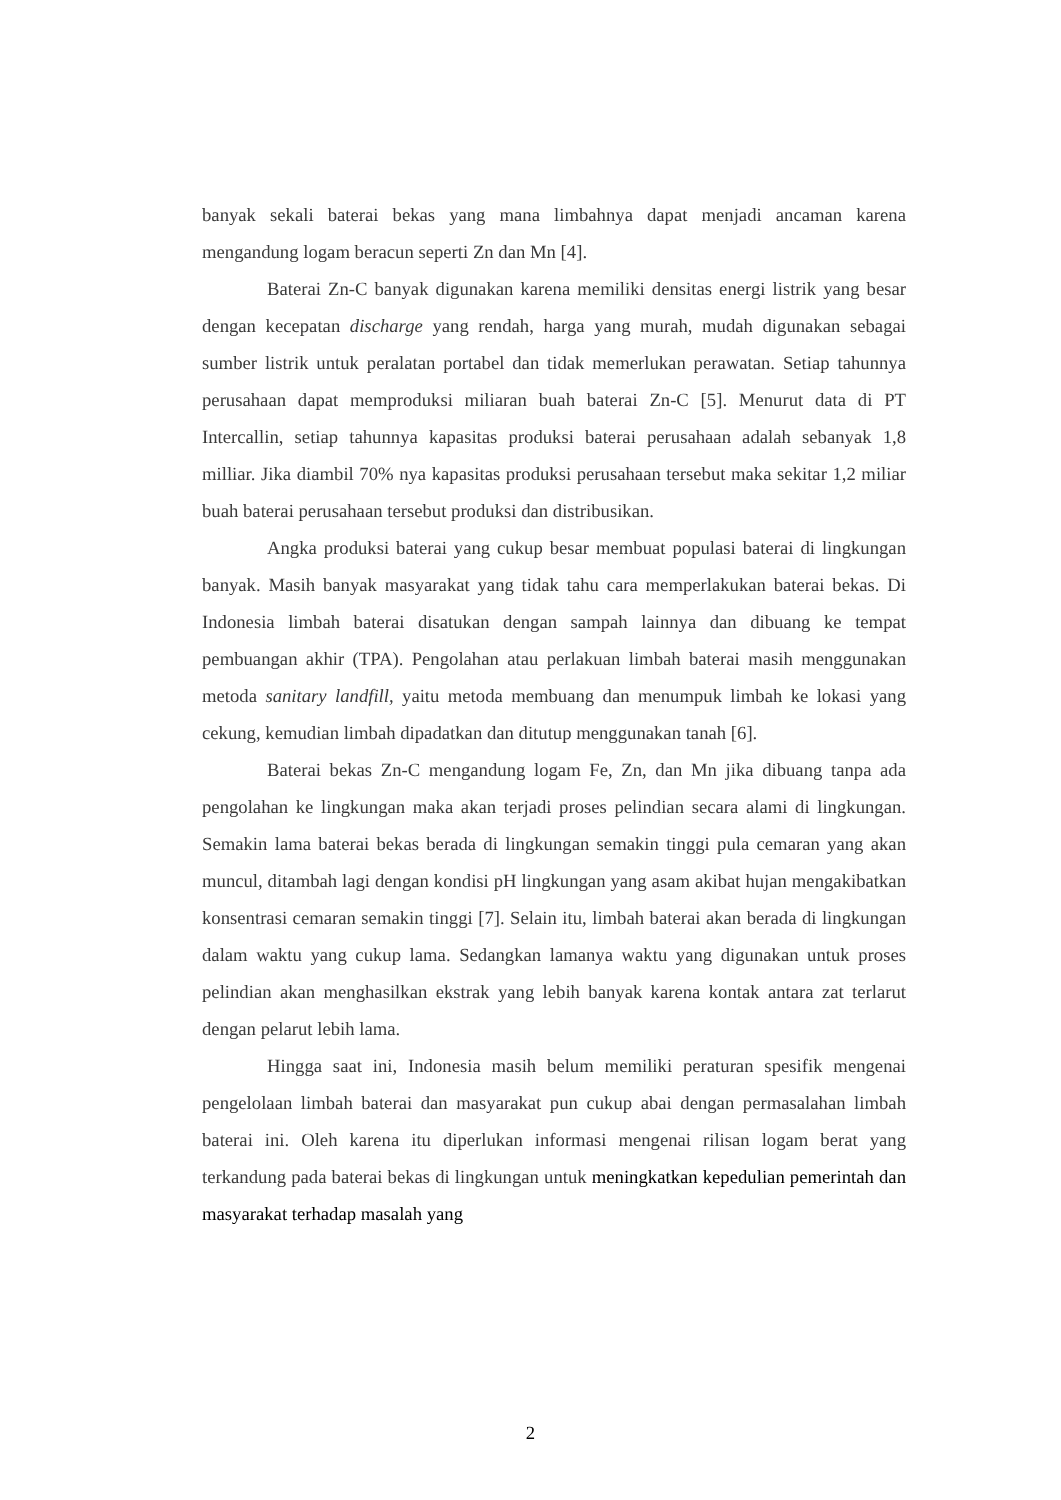banyak sekali baterai bekas yang mana limbahnya dapat menjadi ancaman karena mengandung logam beracun seperti Zn dan Mn [4].
Baterai Zn-C banyak digunakan karena memiliki densitas energi listrik yang besar dengan kecepatan discharge yang rendah, harga yang murah, mudah digunakan sebagai sumber listrik untuk peralatan portabel dan tidak memerlukan perawatan. Setiap tahunnya perusahaan dapat memproduksi miliaran buah baterai Zn-C [5]. Menurut data di PT Intercallin, setiap tahunnya kapasitas produksi baterai perusahaan adalah sebanyak 1,8 milliar. Jika diambil 70% nya kapasitas produksi perusahaan tersebut maka sekitar 1,2 miliar buah baterai perusahaan tersebut produksi dan distribusikan.
Angka produksi baterai yang cukup besar membuat populasi baterai di lingkungan banyak. Masih banyak masyarakat yang tidak tahu cara memperlakukan baterai bekas. Di Indonesia limbah baterai disatukan dengan sampah lainnya dan dibuang ke tempat pembuangan akhir (TPA). Pengolahan atau perlakuan limbah baterai masih menggunakan metoda sanitary landfill, yaitu metoda membuang dan menumpuk limbah ke lokasi yang cekung, kemudian limbah dipadatkan dan ditutup menggunakan tanah [6].
Baterai bekas Zn-C mengandung logam Fe, Zn, dan Mn jika dibuang tanpa ada pengolahan ke lingkungan maka akan terjadi proses pelindian secara alami di lingkungan. Semakin lama baterai bekas berada di lingkungan semakin tinggi pula cemaran yang akan muncul, ditambah lagi dengan kondisi pH lingkungan yang asam akibat hujan mengakibatkan konsentrasi cemaran semakin tinggi [7]. Selain itu, limbah baterai akan berada di lingkungan dalam waktu yang cukup lama. Sedangkan lamanya waktu yang digunakan untuk proses pelindian akan menghasilkan ekstrak yang lebih banyak karena kontak antara zat terlarut dengan pelarut lebih lama.
Hingga saat ini, Indonesia masih belum memiliki peraturan spesifik mengenai pengelolaan limbah baterai dan masyarakat pun cukup abai dengan permasalahan limbah baterai ini. Oleh karena itu diperlukan informasi mengenai rilisan logam berat yang terkandung pada baterai bekas di lingkungan untuk meningkatkan kepedulian pemerintah dan masyarakat terhadap masalah yang
2